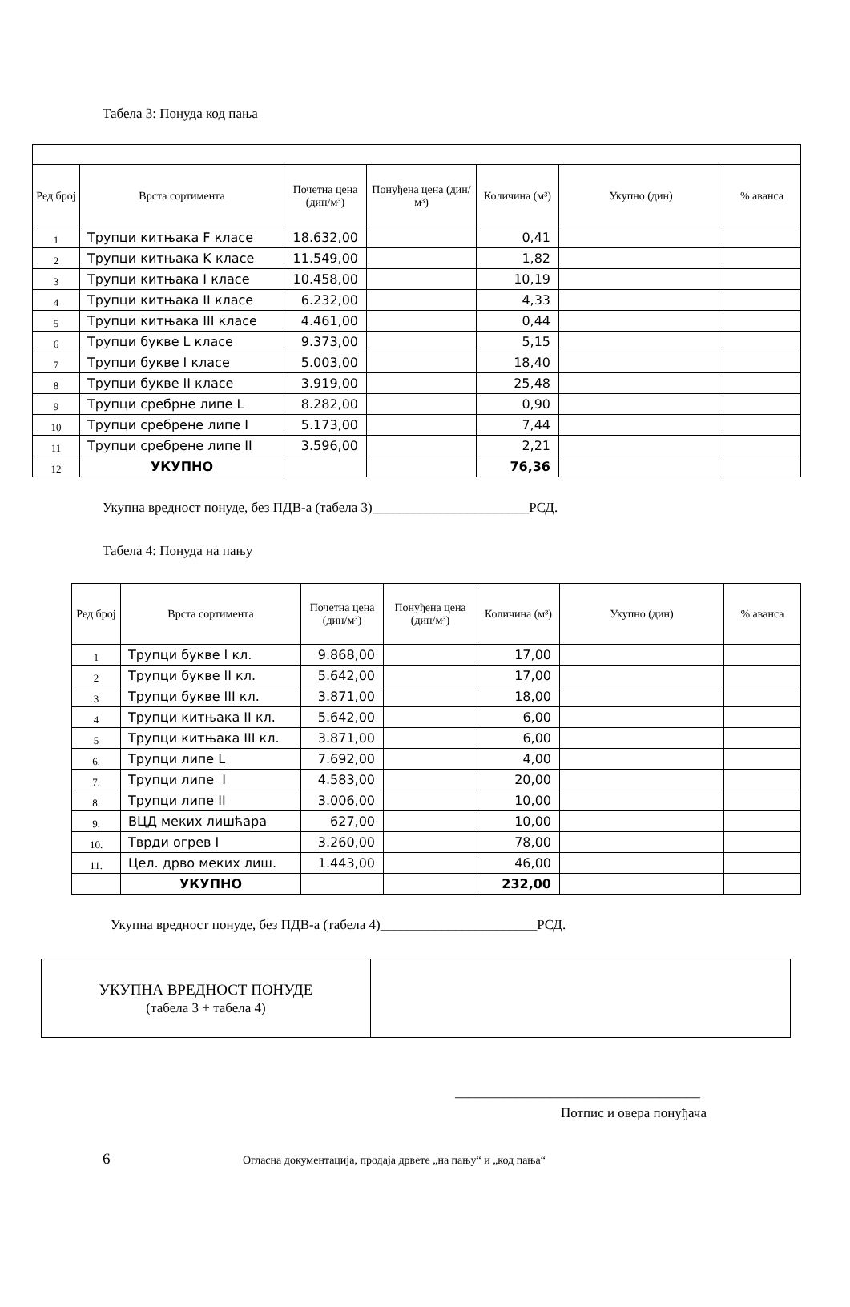Табела 3: Понуда код пања
| Ред број | Врста сортимента | Почетна цена (дин/м³) | Понуђена цена (дин/м³) | Количина (м³) | Укупно (дин) | % аванса |
| --- | --- | --- | --- | --- | --- | --- |
| 1 | Трупци китњака F класе | 18.632,00 | | 0,41 | | |
| 2 | Трупци китњака K класе | 11.549,00 | | 1,82 | | |
| 3 | Трупци китњака I класе | 10.458,00 | | 10,19 | | |
| 4 | Трупци китњака II класе | 6.232,00 | | 4,33 | | |
| 5 | Трупци китњака III класе | 4.461,00 | | 0,44 | | |
| 6 | Трупци букве L класе | 9.373,00 | | 5,15 | | |
| 7 | Трупци букве I класе | 5.003,00 | | 18,40 | | |
| 8 | Трупци букве II класе | 3.919,00 | | 25,48 | | |
| 9 | Трупци сребрне липе L | 8.282,00 | | 0,90 | | |
| 10 | Трупци сребрене липе I | 5.173,00 | | 7,44 | | |
| 11 | Трупци сребрене липе II | 3.596,00 | | 2,21 | | |
| 12 | УКУПНО | | | 76,36 | | |
Укупна вредност понуде, без ПДВ-а (табела 3)_______________________РСД.
Табела 4: Понуда на пању
| Ред број | Врста сортимента | Почетна цена (дин/м³) | Понуђена цена (дин/м³) | Количина (м³) | Укупно (дин) | % аванса |
| --- | --- | --- | --- | --- | --- | --- |
| 1 | Трупци букве I кл. | 9.868,00 | | 17,00 | | |
| 2 | Трупци букве II кл. | 5.642,00 | | 17,00 | | |
| 3 | Трупци букве III кл. | 3.871,00 | | 18,00 | | |
| 4 | Трупци китњака II кл. | 5.642,00 | | 6,00 | | |
| 5 | Трупци китњака III кл. | 3.871,00 | | 6,00 | | |
| 6. | Трупци липе L | 7.692,00 | | 4,00 | | |
| 7. | Трупци липе I | 4.583,00 | | 20,00 | | |
| 8. | Трупци липе II | 3.006,00 | | 10,00 | | |
| 9. | ВЦД меких лишћара | 627,00 | | 10,00 | | |
| 10. | Тврди огрев I | 3.260,00 | | 78,00 | | |
| 11. | Цел. дрво меких лиш. | 1.443,00 | | 46,00 | | |
| | УКУПНО | | | 232,00 | | |
Укупна вредност понуде, без ПДВ-а (табела 4)_______________________РСД.
| УКУПНА ВРЕДНОСТ ПОНУДЕ (табела 3 + табела 4) | |
____________________________________
Потпис и овера понуђача
6 Огласна документација, продаја дрвете „на пању“ и „код пања“